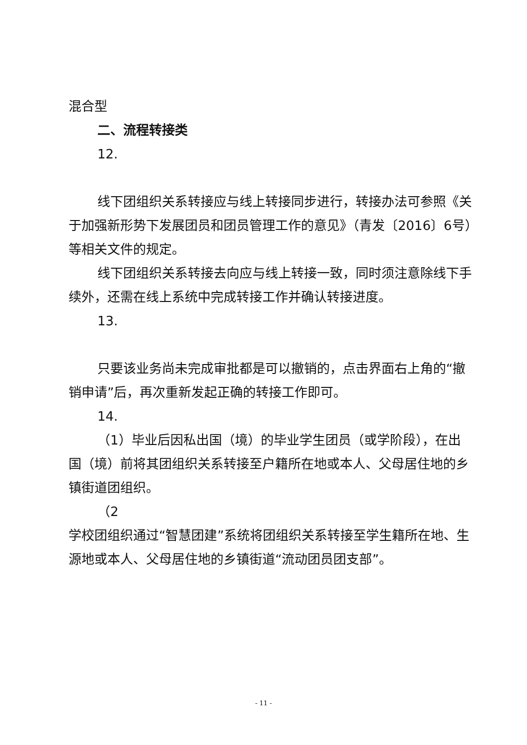混合型
二、流程转接类
12.
线下团组织关系转接应与线上转接同步进行，转接办法可参照《关于加强新形势下发展团员和团员管理工作的意见》（青发〔2016〕6号）等相关文件的规定。
线下团组织关系转接去向应与线上转接一致，同时须注意除线下手续外，还需在线上系统中完成转接工作并确认转接进度。
13.
只要该业务尚未完成审批都是可以撤销的，点击界面右上角的“撤销申请”后，再次重新发起正确的转接工作即可。
14.
（1）毕业后因私出国（境）的毕业学生团员（或学阶段），在出国（境）前将其团组织关系转接至户籍所在地或本人、父母居住地的乡镇街道团组织。
（2
学校团组织通过“智慧团建”系统将团组织关系转接至学生籍所在地、生源地或本人、父母居住地的乡镇街道“流动团员团支部”。
- 11 -